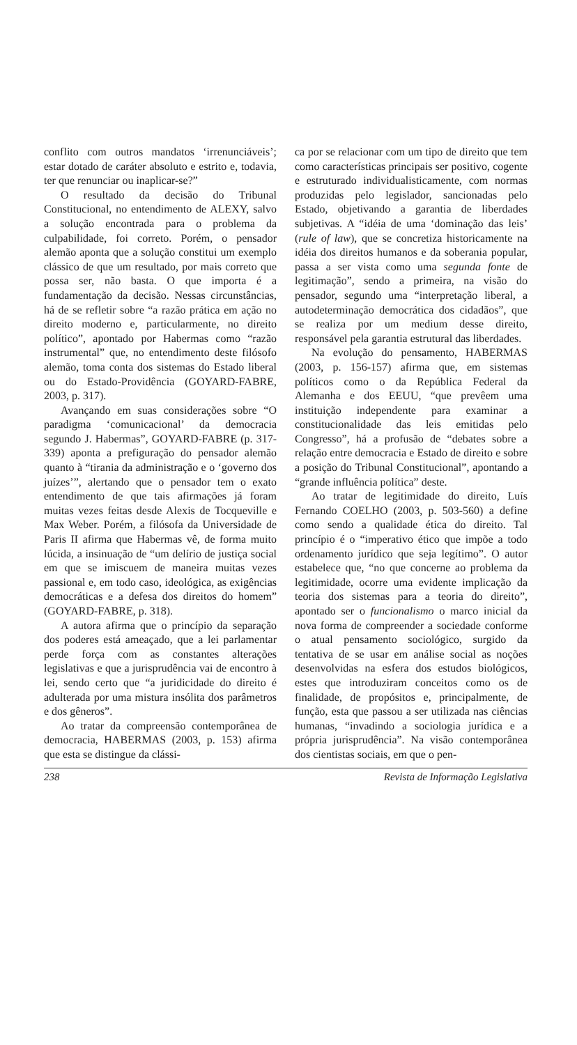conflito com outros mandatos ‘irrenunciáveis’; estar dotado de caráter absoluto e estrito e, todavia, ter que renunciar ou inaplicar-se?”
O resultado da decisão do Tribunal Constitucional, no entendimento de ALEXY, salvo a solução encontrada para o problema da culpabilidade, foi correto. Porém, o pensador alemão aponta que a solução constitui um exemplo clássico de que um resultado, por mais correto que possa ser, não basta. O que importa é a fundamentação da decisão. Nessas circunstâncias, há de se refletir sobre “a razão prática em ação no direito moderno e, particularmente, no direito político”, apontado por Habermas como “razão instrumental” que, no entendimento deste filósofo alemão, toma conta dos sistemas do Estado liberal ou do Estado-Providência (GOYARD-FABRE, 2003, p. 317).
Avançando em suas considerações sobre “O paradigma ‘comunicacional’ da democracia segundo J. Habermas”, GOYARD-FABRE (p. 317-339) aponta a prefiguração do pensador alemão quanto à “tirania da administração e o ‘governo dos juízes’”, alertando que o pensador tem o exato entendimento de que tais afirmações já foram muitas vezes feitas desde Alexis de Tocqueville e Max Weber. Porém, a filósofa da Universidade de Paris II afirma que Habermas vê, de forma muito lúcida, a insinuação de “um delírio de justiça social em que se imiscuem de maneira muitas vezes passional e, em todo caso, ideológica, as exigências democráticas e a defesa dos direitos do homem” (GOYARD-FABRE, p. 318).
A autora afirma que o princípio da separação dos poderes está ameaçado, que a lei parlamentar perde força com as constantes alterações legislativas e que a jurisprudência vai de encontro à lei, sendo certo que “a juridicidade do direito é adulterada por uma mistura insólita dos parâmetros e dos gêneros”.
Ao tratar da compreensão contemporânea de democracia, HABERMAS (2003, p. 153) afirma que esta se distingue da clássi-
ca por se relacionar com um tipo de direito que tem como características principais ser positivo, cogente e estruturado individualisticamente, com normas produzidas pelo legislador, sancionadas pelo Estado, objetivando a garantia de liberdades subjetivas. A “idéia de uma ‘dominação das leis’ (rule of law), que se concretiza historicamente na idéia dos direitos humanos e da soberania popular, passa a ser vista como uma segunda fonte de legitimação”, sendo a primeira, na visão do pensador, segundo uma “interpretação liberal, a autodeterminação democrática dos cidadãos”, que se realiza por um medium desse direito, responsável pela garantia estrutural das liberdades.
Na evolução do pensamento, HABERMAS (2003, p. 156-157) afirma que, em sistemas políticos como o da República Federal da Alemanha e dos EEUU, “que prevêem uma instituição independente para examinar a constitucionalidade das leis emitidas pelo Congresso”, há a profusão de “debates sobre a relação entre democracia e Estado de direito e sobre a posição do Tribunal Constitucional”, apontando a “grande influência política” deste.
Ao tratar de legitimidade do direito, Luís Fernando COELHO (2003, p. 503-560) a define como sendo a qualidade ética do direito. Tal princípio é o “imperativo ético que impõe a todo ordenamento jurídico que seja legítimo”. O autor estabelece que, “no que concerne ao problema da legitimidade, ocorre uma evidente implicação da teoria dos sistemas para a teoria do direito”, apontado ser o funcionalismo o marco inicial da nova forma de compreender a sociedade conforme o atual pensamento sociológico, surgido da tentativa de se usar em análise social as noções desenvolvidas na esfera dos estudos biológicos, estes que introduziram conceitos como os de finalidade, de propósitos e, principalmente, de função, esta que passou a ser utilizada nas ciências humanas, “invadindo a sociologia jurídica e a própria jurisprudência”. Na visão contemporânea dos cientistas sociais, em que o pen-
238 Revista de Informação Legislativa